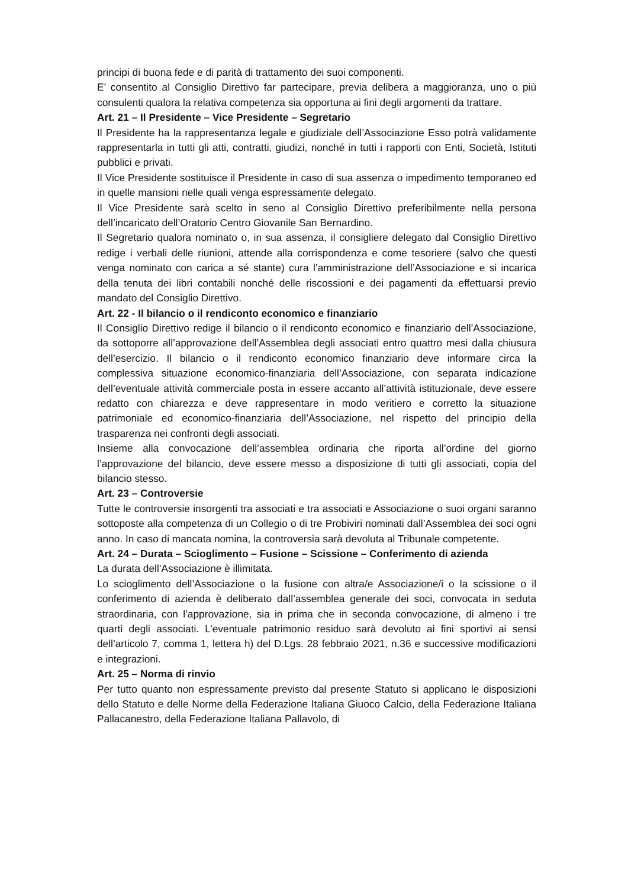principi di buona fede e di parità di trattamento dei suoi componenti.
E’ consentito al Consiglio Direttivo far partecipare, previa delibera a maggioranza, uno o più consulenti qualora la relativa competenza sia opportuna ai fini degli argomenti da trattare.
Art. 21 – Il Presidente – Vice Presidente – Segretario
Il Presidente ha la rappresentanza legale e giudiziale dell’Associazione Esso potrà validamente rappresentarla in tutti gli atti, contratti, giudizi, nonché in tutti i rapporti con Enti, Società, Istituti pubblici e privati.
Il Vice Presidente sostituisce il Presidente in caso di sua assenza o impedimento temporaneo ed in quelle mansioni nelle quali venga espressamente delegato.
Il Vice Presidente sarà scelto in seno al Consiglio Direttivo preferibilmente nella persona dell’incaricato dell’Oratorio Centro Giovanile San Bernardino.
Il Segretario qualora nominato o, in sua assenza, il consigliere delegato dal Consiglio Direttivo redige i verbali delle riunioni, attende alla corrispondenza e come tesoriere (salvo che questi venga nominato con carica a sé stante) cura l’amministrazione dell’Associazione e si incarica della tenuta dei libri contabili nonché delle riscossioni e dei pagamenti da effettuarsi previo mandato del Consiglio Direttivo.
Art. 22 - Il bilancio o il rendiconto economico e finanziario
Il Consiglio Direttivo redige il bilancio o il rendiconto economico e finanziario dell’Associazione, da sottoporre all’approvazione dell’Assemblea degli associati entro quattro mesi dalla chiusura dell’esercizio. Il bilancio o il rendiconto economico finanziario deve informare circa la complessiva situazione economico-finanziaria dell’Associazione, con separata indicazione dell’eventuale attività commerciale posta in essere accanto all’attività istituzionale, deve essere redatto con chiarezza e deve rappresentare in modo veritiero e corretto la situazione patrimoniale ed economico-finanziaria dell’Associazione, nel rispetto del principio della trasparenza nei confronti degli associati.
Insieme alla convocazione dell’assemblea ordinaria che riporta all’ordine del giorno l’approvazione del bilancio, deve essere messo a disposizione di tutti gli associati, copia del bilancio stesso.
Art. 23 – Controversie
Tutte le controversie insorgenti tra associati e tra associati e Associazione o suoi organi saranno sottoposte alla competenza di un Collegio o di tre Probiviri nominati dall’Assemblea dei soci ogni anno. In caso di mancata nomina, la controversia sarà devoluta al Tribunale competente.
Art. 24 – Durata – Scioglimento – Fusione – Scissione – Conferimento di azienda
La durata dell’Associazione è illimitata.
Lo scioglimento dell’Associazione o la fusione con altra/e Associazione/i o la scissione o il conferimento di azienda è deliberato dall’assemblea generale dei soci, convocata in seduta straordinaria, con l’approvazione, sia in prima che in seconda convocazione, di almeno i tre quarti degli associati. L’eventuale patrimonio residuo sarà devoluto ai fini sportivi ai sensi dell’articolo 7, comma 1, lettera h) del D.Lgs. 28 febbraio 2021, n.36 e successive modificazioni e integrazioni.
Art. 25 – Norma di rinvio
Per tutto quanto non espressamente previsto dal presente Statuto si applicano le disposizioni dello Statuto e delle Norme della Federazione Italiana Giuoco Calcio, della Federazione Italiana Pallacanestro, della Federazione Italiana Pallavolo, di